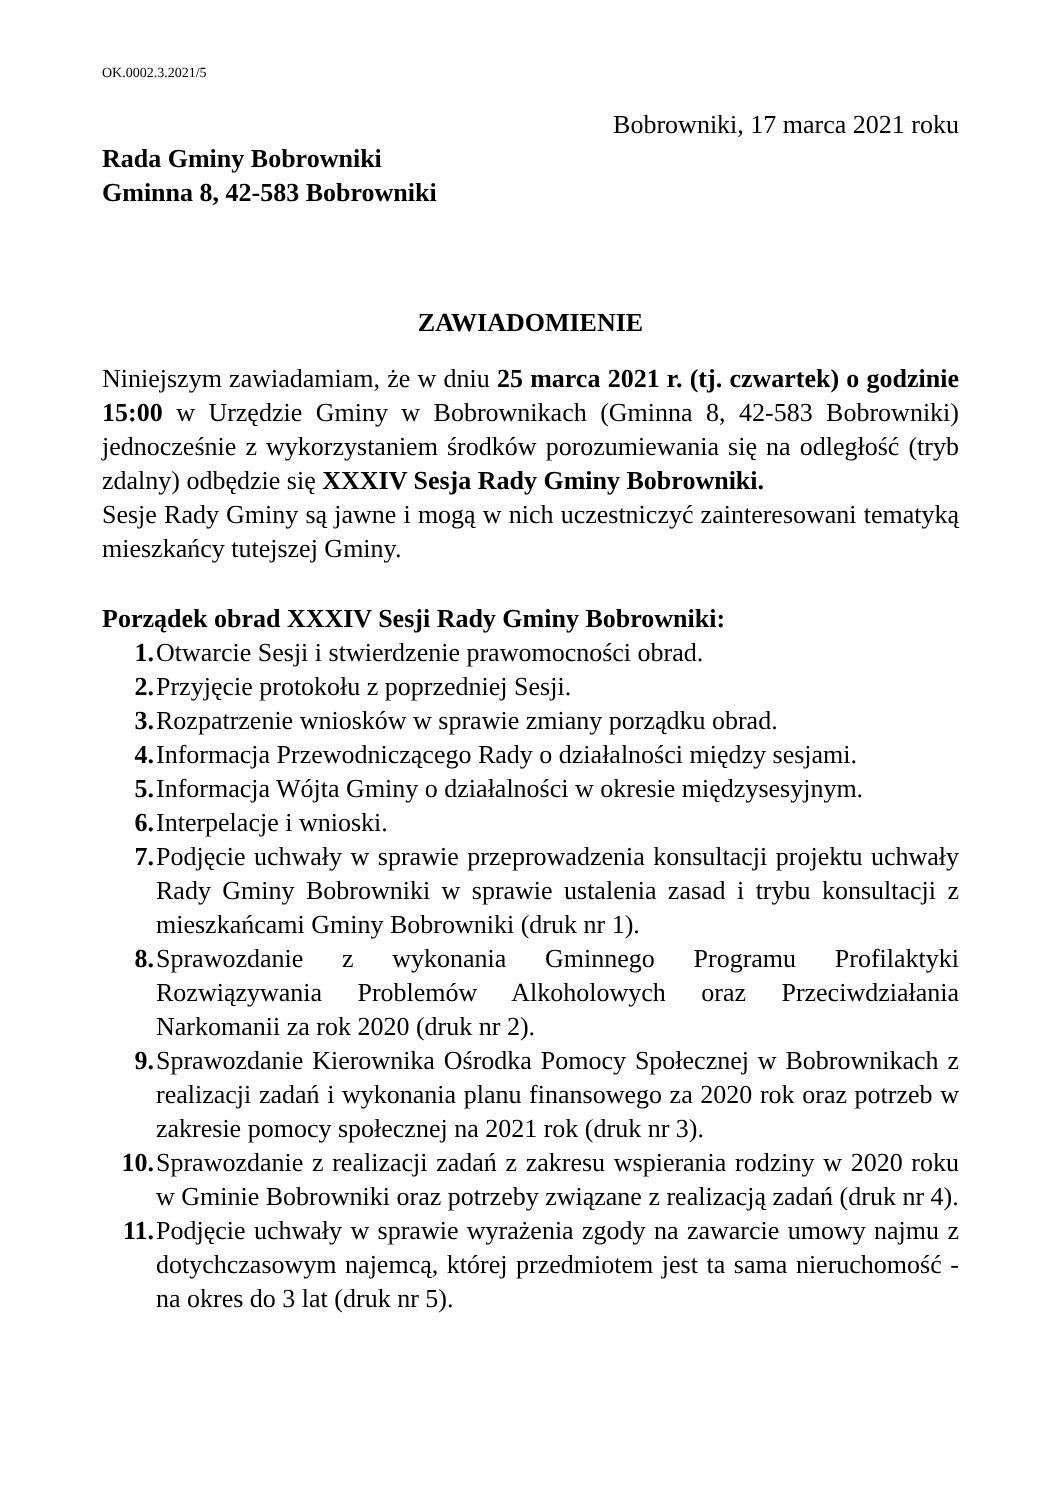OK.0002.3.2021/5
Bobrowniki, 17 marca 2021 roku
Rada Gminy Bobrowniki
Gminna 8, 42-583 Bobrowniki
ZAWIADOMIENIE
Niniejszym zawiadamiam, że w dniu 25 marca 2021 r. (tj. czwartek) o godzinie 15:00 w Urzędzie Gminy w Bobrownikach (Gminna 8, 42-583 Bobrowniki) jednocześnie z wykorzystaniem środków porozumiewania się na odległość (tryb zdalny) odbędzie się XXXIV Sesja Rady Gminy Bobrowniki.
Sesje Rady Gminy są jawne i mogą w nich uczestniczyć zainteresowani tematyką mieszkańcy tutejszej Gminy.
Porządek obrad XXXIV Sesji Rady Gminy Bobrowniki:
1. Otwarcie Sesji i stwierdzenie prawomocności obrad.
2. Przyjęcie protokołu z poprzedniej Sesji.
3. Rozpatrzenie wniosków w sprawie zmiany porządku obrad.
4. Informacja Przewodniczącego Rady o działalności między sesjami.
5. Informacja Wójta Gminy o działalności w okresie międzysesyjnym.
6. Interpelacje i wnioski.
7. Podjęcie uchwały w sprawie przeprowadzenia konsultacji projektu uchwały Rady Gminy Bobrowniki w sprawie ustalenia zasad i trybu konsultacji z mieszkańcami Gminy Bobrowniki (druk nr 1).
8. Sprawozdanie z wykonania Gminnego Programu Profilaktyki Rozwiązywania Problemów Alkoholowych oraz Przeciwdziałania Narkomanii za rok 2020 (druk nr 2).
9. Sprawozdanie Kierownika Ośrodka Pomocy Społecznej w Bobrownikach z realizacji zadań i wykonania planu finansowego za 2020 rok oraz potrzeb w zakresie pomocy społecznej na 2021 rok (druk nr 3).
10. Sprawozdanie z realizacji zadań z zakresu wspierania rodziny w 2020 roku w Gminie Bobrowniki oraz potrzeby związane z realizacją zadań (druk nr 4).
11. Podjęcie uchwały w sprawie wyrażenia zgody na zawarcie umowy najmu z dotychczasowym najemcą, której przedmiotem jest ta sama nieruchomość - na okres do 3 lat (druk nr 5).